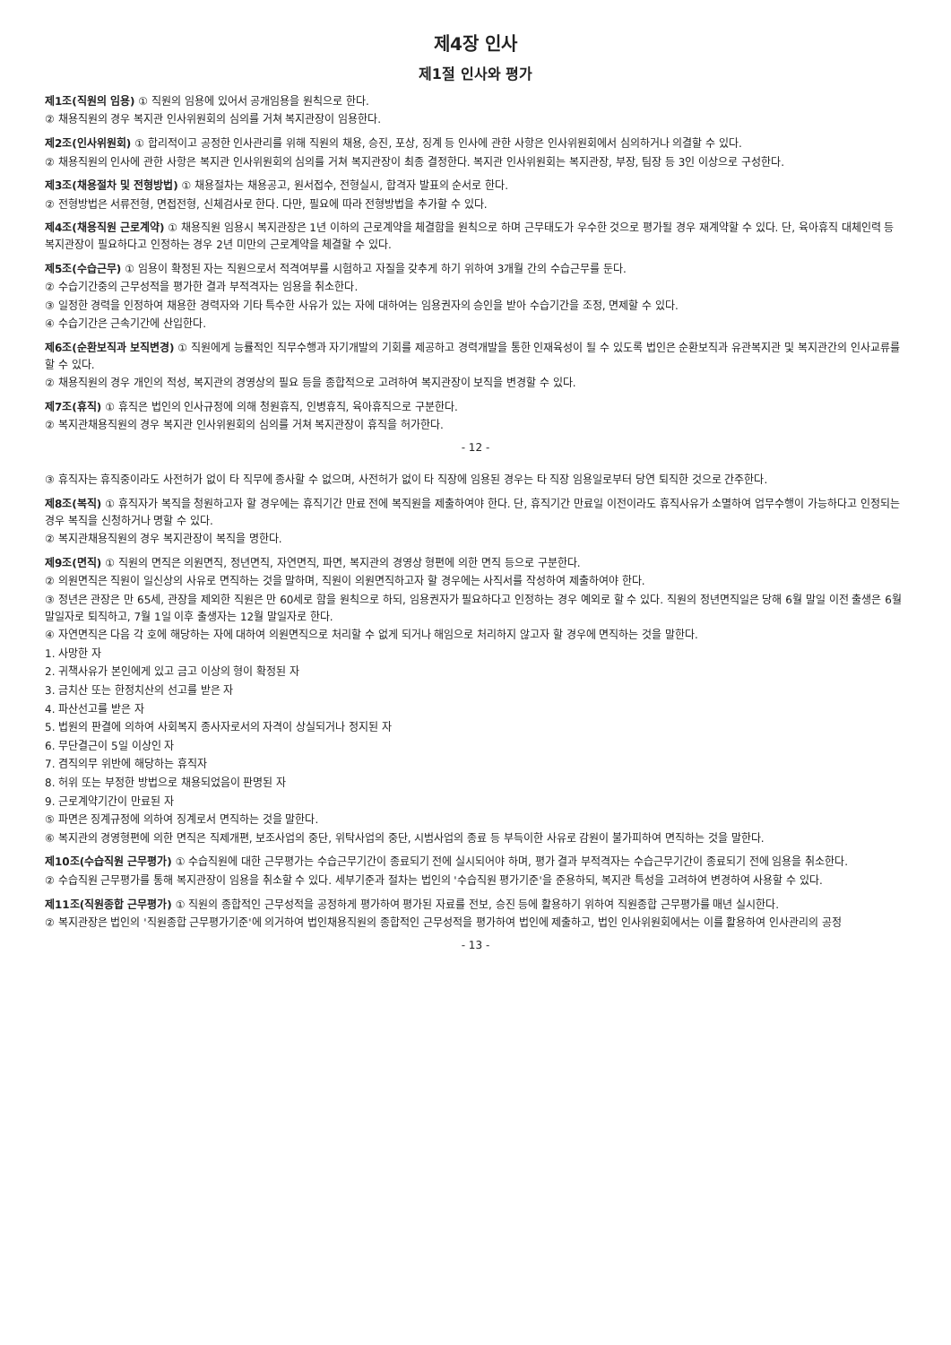제4장 인사
제1절 인사와 평가
제1조(직원의 임용) ① 직원의 임용에 있어서 공개임용을 원칙으로 한다.
② 채용직원의 경우 복지관 인사위원회의 심의를 거쳐 복지관장이 임용한다.
제2조(인사위원회) ① 합리적이고 공정한 인사관리를 위해 직원의 채용, 승진, 포상, 징계 등 인사에 관한 사항은 인사위원회에서 심의하거나 의결할 수 있다.
② 채용직원의 인사에 관한 사항은 복지관 인사위원회의 심의를 거쳐 복지관장이 최종 결정한다. 복지관 인사위원회는 복지관장, 부장, 팀장 등 3인 이상으로 구성한다.
제3조(채용절차 및 전형방법) ① 채용절차는 채용공고, 원서접수, 전형실시, 합격자 발표의 순서로 한다.
② 전형방법은 서류전형, 면접전형, 신체검사로 한다. 다만, 필요에 따라 전형방법을 추가할 수 있다.
제4조(채용직원 근로계약) ① 채용직원 임용시 복지관장은 1년 이하의 근로계약을 체결함을 원칙으로 하며 근무태도가 우수한 것으로 평가될 경우 재계약할 수 있다. 단, 육아휴직 대체인력 등 복지관장이 필요하다고 인정하는 경우 2년 미만의 근로계약을 체결할 수 있다.
제5조(수습근무) ① 임용이 확정된 자는 직원으로서 적격여부를 시험하고 자질을 갖추게 하기 위하여 3개월 간의 수습근무를 둔다.
② 수습기간중의 근무성적을 평가한 결과 부적격자는 임용을 취소한다.
③ 일정한 경력을 인정하여 채용한 경력자와 기타 특수한 사유가 있는 자에 대하여는 임용권자의 승인을 받아 수습기간을 조정, 면제할 수 있다.
④ 수습기간은 근속기간에 산입한다.
제6조(순환보직과 보직변경) ① 직원에게 능률적인 직무수행과 자기개발의 기회를 제공하고 경력개발을 통한 인재육성이 될 수 있도록 법인은 순환보직과 유관복지관 및 복지관간의 인사교류를 할 수 있다.
② 채용직원의 경우 개인의 적성, 복지관의 경영상의 필요 등을 종합적으로 고려하여 복지관장이 보직을 변경할 수 있다.
제7조(휴직) ① 휴직은 법인의 인사규정에 의해 청원휴직, 인병휴직, 육아휴직으로 구분한다.
② 복지관채용직원의 경우 복지관 인사위원회의 심의를 거쳐 복지관장이 휴직을 허가한다.
- 12 -
③ 휴직자는 휴직중이라도 사전허가 없이 타 직무에 종사할 수 없으며, 사전허가 없이 타 직장에 임용된 경우는 타 직장 임용일로부터 당연 퇴직한 것으로 간주한다.
제8조(복직) ① 휴직자가 복직을 청원하고자 할 경우에는 휴직기간 만료 전에 복직원을 제출하여야 한다. 단, 휴직기간 만료일 이전이라도 휴직사유가 소멸하여 업무수행이 가능하다고 인정되는 경우 복직을 신청하거나 명할 수 있다.
② 복지관채용직원의 경우 복지관장이 복직을 명한다.
제9조(면직) ① 직원의 면직은 의원면직, 정년면직, 자연면직, 파면, 복지관의 경영상 형편에 의한 면직 등으로 구분한다.
② 의원면직은 직원이 일신상의 사유로 면직하는 것을 말하며, 직원이 의원면직하고자 할 경우에는 사직서를 작성하여 제출하여야 한다.
③ 정년은 관장은 만 65세, 관장을 제외한 직원은 만 60세로 함을 원칙으로 하되, 임용권자가 필요하다고 인정하는 경우 예외로 할 수 있다. 직원의 정년면직일은 당해 6월 말일 이전 출생은 6월말일자로 퇴직하고, 7월 1일 이후 출생자는 12월 말일자로 한다.
④ 자연면직은 다음 각 호에 해당하는 자에 대하여 의원면직으로 처리할 수 없게 되거나 해임으로 처리하지 않고자 할 경우에 면직하는 것을 말한다.
1. 사망한 자
2. 귀책사유가 본인에게 있고 금고 이상의 형이 확정된 자
3. 금치산 또는 한정치산의 선고를 받은 자
4. 파산선고를 받은 자
5. 법원의 판결에 의하여 사회복지 종사자로서의 자격이 상실되거나 정지된 자
6. 무단결근이 5일 이상인 자
7. 겸직의무 위반에 해당하는 휴직자
8. 허위 또는 부정한 방법으로 채용되었음이 판명된 자
9. 근로계약기간이 만료된 자
⑤ 파면은 징계규정에 의하여 징계로서 면직하는 것을 말한다.
⑥ 복지관의 경영형편에 의한 면직은 직제개편, 보조사업의 중단, 위탁사업의 중단, 시범사업의 종료 등 부득이한 사유로 감원이 불가피하여 면직하는 것을 말한다.
제10조(수습직원 근무평가) ① 수습직원에 대한 근무평가는 수습근무기간이 종료되기 전에 실시되어야 하며, 평가 결과 부적격자는 수습근무기간이 종료되기 전에 임용을 취소한다.
② 수습직원 근무평가를 통해 복지관장이 임용을 취소할 수 있다. 세부기준과 절차는 법인의 '수습직원 평가기준'을 준용하되, 복지관 특성을 고려하여 변경하여 사용할 수 있다.
제11조(직원종합 근무평가) ① 직원의 종합적인 근무성적을 공정하게 평가하여 평가된 자료를 전보, 승진 등에 활용하기 위하여 직원종합 근무평가를 매년 실시한다.
② 복지관장은 법인의 '직원종합 근무평가기준'에 의거하여 법인채용직원의 종합적인 근무성적을 평가하여 법인에 제출하고, 법인 인사위원회에서는 이를 활용하여 인사관리의 공정
- 13 -